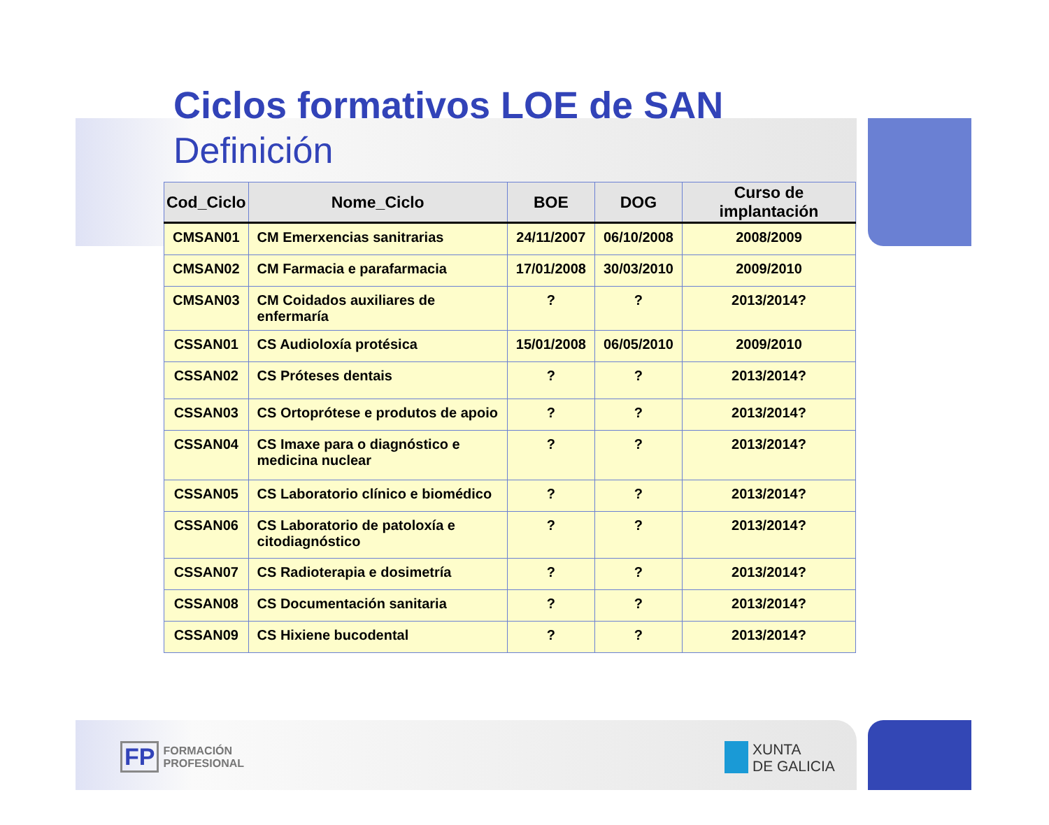Ciclos formativos LOE de SAN
Definición
| Cod_Ciclo | Nome_Ciclo | BOE | DOG | Curso de implantación |
| --- | --- | --- | --- | --- |
| CMSAN01 | CM Emerxencias sanitrarias | 24/11/2007 | 06/10/2008 | 2008/2009 |
| CMSAN02 | CM Farmacia e parafarmacia | 17/01/2008 | 30/03/2010 | 2009/2010 |
| CMSAN03 | CM Coidados auxiliares de enfermaría | ? | ? | 2013/2014? |
| CSSAN01 | CS Audioloxía protésica | 15/01/2008 | 06/05/2010 | 2009/2010 |
| CSSAN02 | CS Próteses dentais | ? | ? | 2013/2014? |
| CSSAN03 | CS Ortoprótese e produtos de apoio | ? | ? | 2013/2014? |
| CSSAN04 | CS Imaxe para o diagnóstico e medicina nuclear | ? | ? | 2013/2014? |
| CSSAN05 | CS Laboratorio clínico e biomédico | ? | ? | 2013/2014? |
| CSSAN06 | CS Laboratorio de patoloxía e citodiagnóstico | ? | ? | 2013/2014? |
| CSSAN07 | CS Radioterapia e dosimetría | ? | ? | 2013/2014? |
| CSSAN08 | CS Documentación sanitaria | ? | ? | 2013/2014? |
| CSSAN09 | CS Hixiene bucodental | ? | ? | 2013/2014? |
FP FORMACIÓN
PROFESIONAL
XUNTA
DE GALICIA